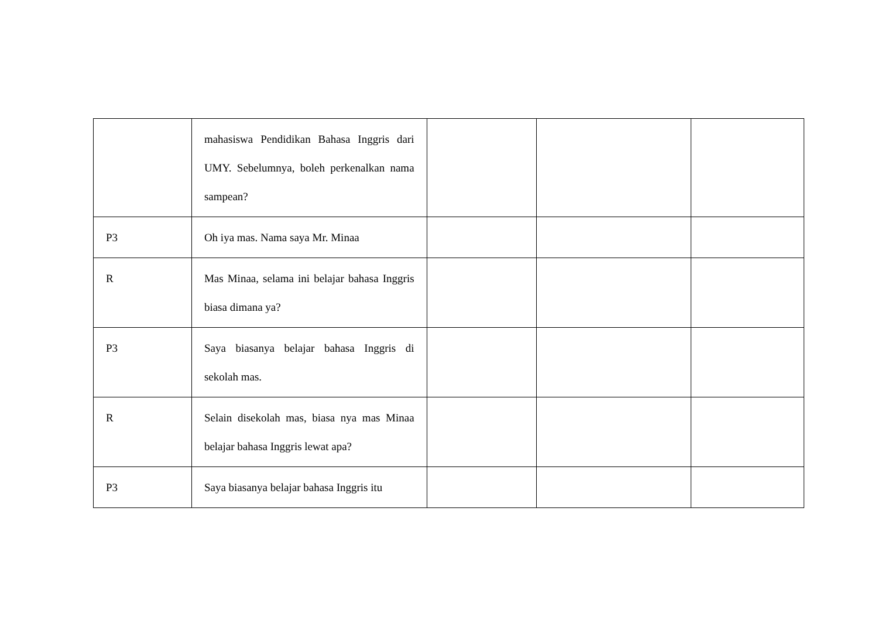| | mahasiswa Pendidikan Bahasa Inggris dari UMY. Sebelumnya, boleh perkenalkan nama sampean? | | | |
| P3 | Oh iya mas. Nama saya Mr. Minaa | | | |
| R | Mas Minaa, selama ini belajar bahasa Inggris biasa dimana ya? | | | |
| P3 | Saya biasanya belajar bahasa Inggris di sekolah mas. | | | |
| R | Selain disekolah mas, biasa nya mas Minaa belajar bahasa Inggris lewat apa? | | | |
| P3 | Saya biasanya belajar bahasa Inggris itu | | | |